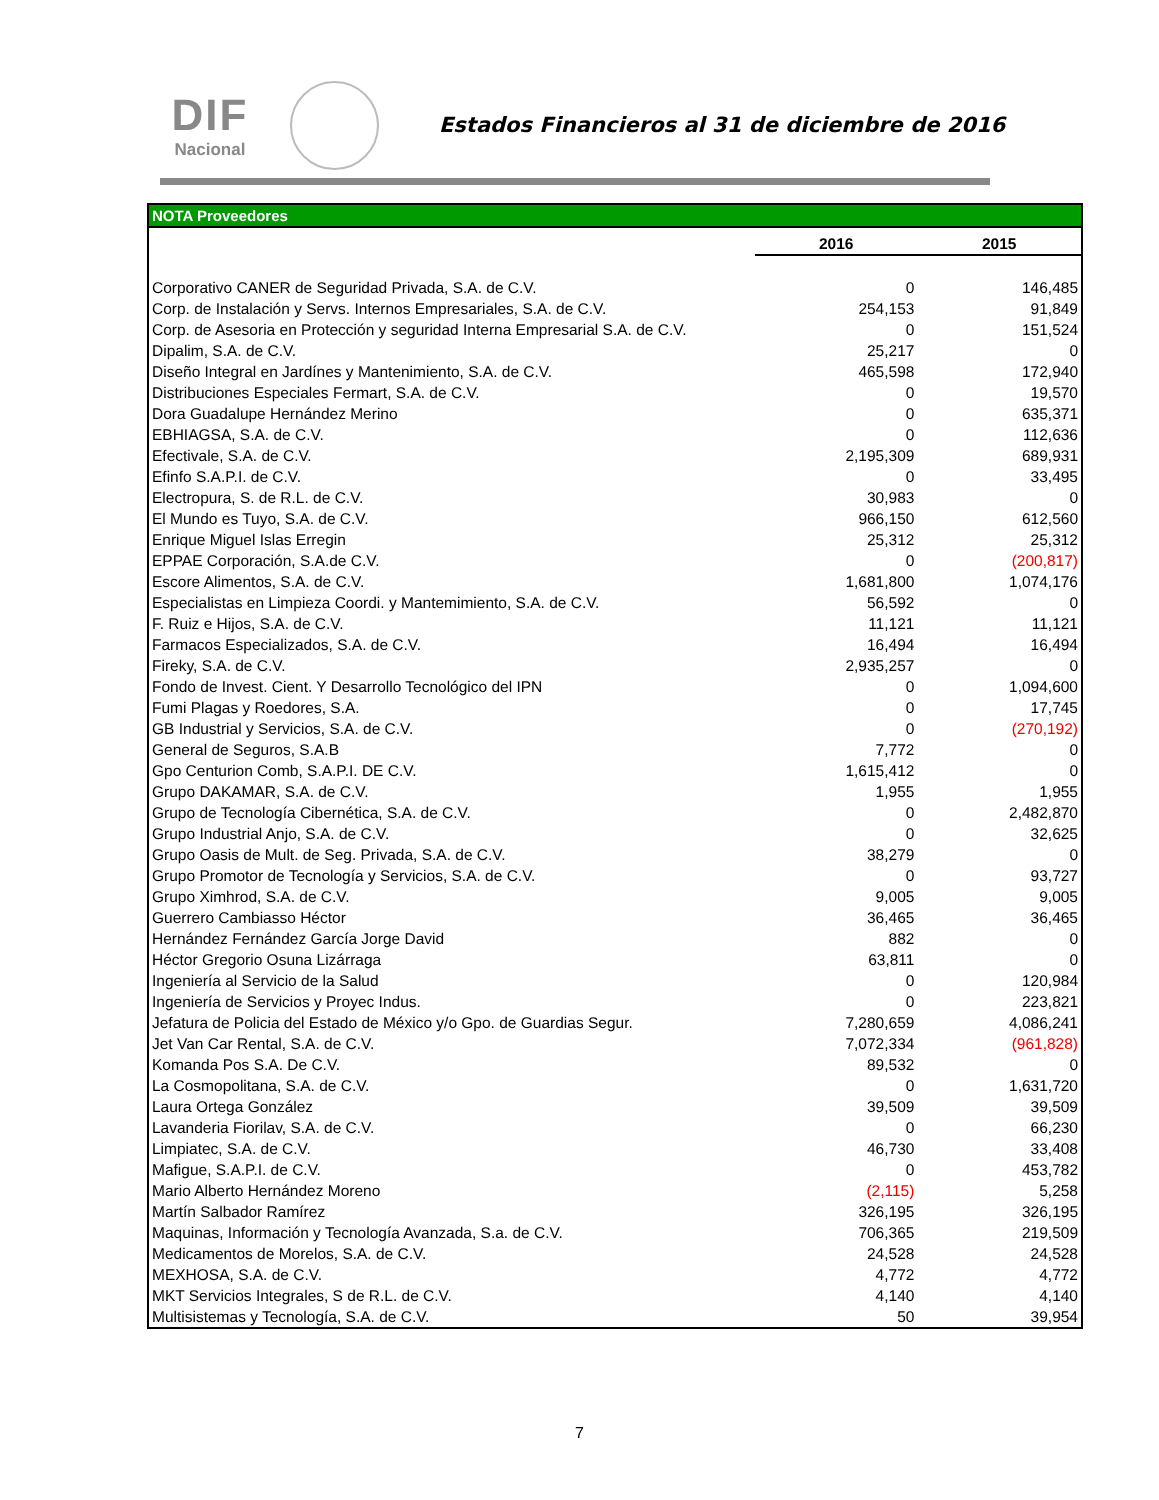DIF
Nacional
Estados Financieros al 31 de diciembre de 2016
| NOTA Proveedores | | |
| --- | --- | --- |
| | 2016 | 2015 |
| Corporativo CANER de Seguridad Privada, S.A. de C.V. | 0 | 146,485 |
| Corp. de Instalación y Servs. Internos Empresariales, S.A. de C.V. | 254,153 | 91,849 |
| Corp. de Asesoria en Protección y seguridad Interna Empresarial S.A. de C.V. | 0 | 151,524 |
| Dipalim, S.A. de C.V. | 25,217 | 0 |
| Diseño Integral en Jardínes y Mantenimiento, S.A. de C.V. | 465,598 | 172,940 |
| Distribuciones Especiales Fermart, S.A. de C.V. | 0 | 19,570 |
| Dora Guadalupe Hernández Merino | 0 | 635,371 |
| EBHIAGSA, S.A. de C.V. | 0 | 112,636 |
| Efectivale, S.A. de C.V. | 2,195,309 | 689,931 |
| Efinfo S.A.P.I. de C.V. | 0 | 33,495 |
| Electropura, S. de R.L. de C.V. | 30,983 | 0 |
| El Mundo es Tuyo, S.A. de C.V. | 966,150 | 612,560 |
| Enrique Miguel Islas Erregin | 25,312 | 25,312 |
| EPPAE Corporación, S.A.de C.V. | 0 | (200,817) |
| Escore Alimentos, S.A. de C.V. | 1,681,800 | 1,074,176 |
| Especialistas en Limpieza Coordi. y Mantemimiento, S.A. de C.V. | 56,592 | 0 |
| F. Ruiz e Hijos, S.A. de C.V. | 11,121 | 11,121 |
| Farmacos Especializados, S.A. de C.V. | 16,494 | 16,494 |
| Fireky, S.A. de C.V. | 2,935,257 | 0 |
| Fondo de Invest. Cient. Y Desarrollo Tecnológico del IPN | 0 | 1,094,600 |
| Fumi Plagas y Roedores, S.A. | 0 | 17,745 |
| GB Industrial y Servicios, S.A. de C.V. | 0 | (270,192) |
| General de Seguros, S.A.B | 7,772 | 0 |
| Gpo Centurion Comb, S.A.P.I. DE C.V. | 1,615,412 | 0 |
| Grupo DAKAMAR, S.A. de C.V. | 1,955 | 1,955 |
| Grupo de Tecnología Cibernética, S.A. de C.V. | 0 | 2,482,870 |
| Grupo Industrial Anjo, S.A. de C.V. | 0 | 32,625 |
| Grupo Oasis de Mult. de Seg. Privada, S.A. de C.V. | 38,279 | 0 |
| Grupo Promotor de Tecnología y Servicios, S.A. de C.V. | 0 | 93,727 |
| Grupo Ximhrod, S.A. de C.V. | 9,005 | 9,005 |
| Guerrero Cambiasso Héctor | 36,465 | 36,465 |
| Hernández Fernández García Jorge David | 882 | 0 |
| Héctor Gregorio Osuna Lizárraga | 63,811 | 0 |
| Ingeniería al Servicio de la Salud | 0 | 120,984 |
| Ingeniería de Servicios y Proyec Indus. | 0 | 223,821 |
| Jefatura de Policia del Estado de México y/o Gpo. de Guardias Segur. | 7,280,659 | 4,086,241 |
| Jet Van Car Rental, S.A. de C.V. | 7,072,334 | (961,828) |
| Komanda Pos S.A. De C.V. | 89,532 | 0 |
| La Cosmopolitana, S.A. de C.V. | 0 | 1,631,720 |
| Laura Ortega González | 39,509 | 39,509 |
| Lavanderia Fiorilav, S.A. de C.V. | 0 | 66,230 |
| Limpiatec, S.A. de C.V. | 46,730 | 33,408 |
| Mafigue, S.A.P.I. de C.V. | 0 | 453,782 |
| Mario Alberto Hernández Moreno | (2,115) | 5,258 |
| Martín Salbador Ramírez | 326,195 | 326,195 |
| Maquinas, Información y Tecnología Avanzada, S.a. de C.V. | 706,365 | 219,509 |
| Medicamentos de Morelos, S.A. de C.V. | 24,528 | 24,528 |
| MEXHOSA, S.A. de C.V. | 4,772 | 4,772 |
| MKT Servicios Integrales, S de R.L. de C.V. | 4,140 | 4,140 |
| Multisistemas y Tecnología, S.A. de C.V. | 50 | 39,954 |
7